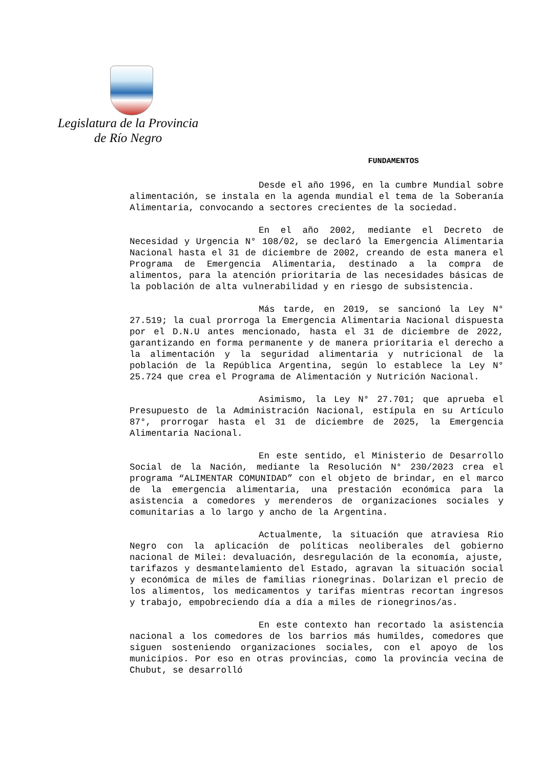Legislatura de la Provincia
de Río Negro
FUNDAMENTOS
Desde el año 1996, en la cumbre Mundial sobre alimentación, se instala en la agenda mundial el tema de la Soberanía Alimentaria, convocando a sectores crecientes de la sociedad.
En el año 2002, mediante el Decreto de Necesidad y Urgencia N° 108/02, se declaró la Emergencia Alimentaria Nacional hasta el 31 de diciembre de 2002, creando de esta manera el Programa de Emergencia Alimentaria, destinado a la compra de alimentos, para la atención prioritaria de las necesidades básicas de la población de alta vulnerabilidad y en riesgo de subsistencia.
Más tarde, en 2019, se sancionó la Ley N° 27.519; la cual prorroga la Emergencia Alimentaria Nacional dispuesta por el D.N.U antes mencionado, hasta el 31 de diciembre de 2022, garantizando en forma permanente y de manera prioritaria el derecho a la alimentación y la seguridad alimentaria y nutricional de la población de la República Argentina, según lo establece la Ley N° 25.724 que crea el Programa de Alimentación y Nutrición Nacional.
Asimismo, la Ley N° 27.701; que aprueba el Presupuesto de la Administración Nacional, estípula en su Artículo 87°, prorrogar hasta el 31 de diciembre de 2025, la Emergencia Alimentaria Nacional.
En este sentido, el Ministerio de Desarrollo Social de la Nación, mediante la Resolución N° 230/2023 crea el programa “ALIMENTAR COMUNIDAD” con el objeto de brindar, en el marco de la emergencia alimentaria, una prestación económica para la asistencia a comedores y merenderos de organizaciones sociales y comunitarias a lo largo y ancho de la Argentina.
Actualmente, la situación que atraviesa Rio Negro con la aplicación de políticas neoliberales del gobierno nacional de Milei: devaluación, desregulación de la economía, ajuste, tarifazos y desmantelamiento del Estado, agravan la situación social y económica de miles de familias rionegrinas. Dolarizan el precio de los alimentos, los medicamentos y tarifas mientras recortan ingresos y trabajo, empobreciendo día a día a miles de rionegrinos/as.
En este contexto han recortado la asistencia nacional a los comedores de los barrios más humildes, comedores que siguen sosteniendo organizaciones sociales, con el apoyo de los municipios. Por eso en otras provincias, como la provincia vecina de Chubut, se desarrolló